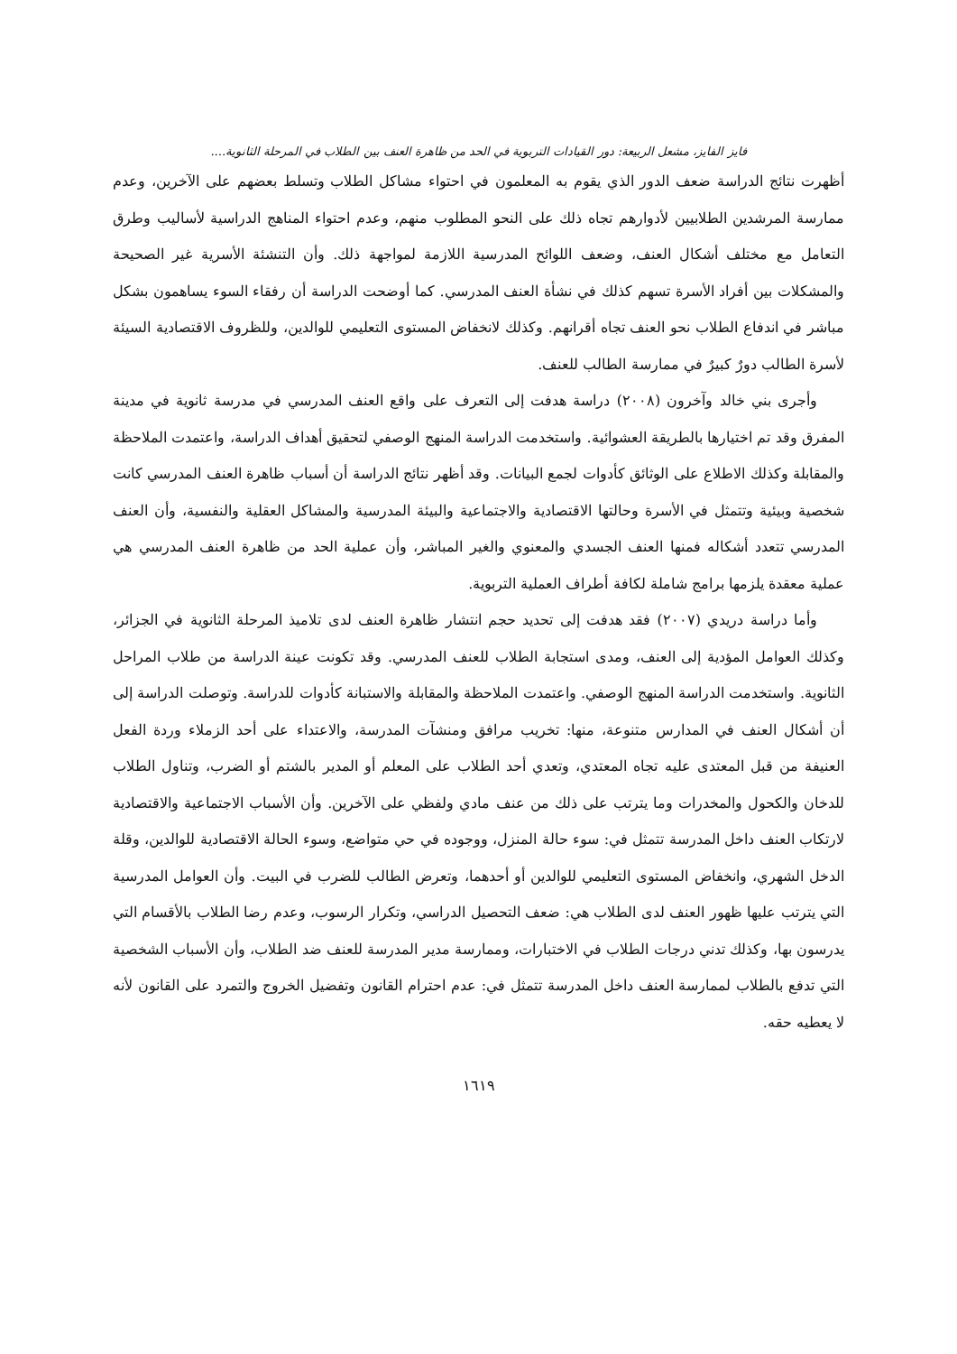فايز الفايز، مشعل الربيعة: دور القيادات التربوية في الحد من ظاهرة العنف بين الطلاب في المرحلة الثانوية....
أظهرت نتائج الدراسة ضعف الدور الذي يقوم به المعلمون في احتواء مشاكل الطلاب وتسلط بعضهم على الآخرين، وعدم ممارسة المرشدين الطلابيين لأدوارهم تجاه ذلك على النحو المطلوب منهم، وعدم احتواء المناهج الدراسية لأساليب وطرق التعامل مع مختلف أشكال العنف، وضعف اللوائح المدرسية اللازمة لمواجهة ذلك. وأن التنشئة الأسرية غير الصحيحة والمشكلات بين أفراد الأسرة تسهم كذلك في نشأة العنف المدرسي. كما أوضحت الدراسة أن رفقاء السوء يساهمون بشكل مباشر في اندفاع الطلاب نحو العنف تجاه أقرانهم. وكذلك لانخفاض المستوى التعليمي للوالدين، وللظروف الاقتصادية السيئة لأسرة الطالب دورٌ كبيرٌ في ممارسة الطالب للعنف.
وأجرى بني خالد وآخرون (٢٠٠٨) دراسة هدفت إلى التعرف على واقع العنف المدرسي في مدرسة ثانوية في مدينة المفرق وقد تم اختيارها بالطريقة العشوائية. واستخدمت الدراسة المنهج الوصفي لتحقيق أهداف الدراسة، واعتمدت الملاحظة والمقابلة وكذلك الاطلاع على الوثائق كأدوات لجمع البيانات. وقد أظهر نتائج الدراسة أن أسباب ظاهرة العنف المدرسي كانت شخصية وبيئية وتتمثل في الأسرة وحالتها الاقتصادية والاجتماعية والبيئة المدرسية والمشاكل العقلية والنفسية، وأن العنف المدرسي تتعدد أشكاله فمنها العنف الجسدي والمعنوي والغير المباشر، وأن عملية الحد من ظاهرة العنف المدرسي هي عملية معقدة يلزمها برامج شاملة لكافة أطراف العملية التربوية.
وأما دراسة دريدي (٢٠٠٧) فقد هدفت إلى تحديد حجم انتشار ظاهرة العنف لدى تلاميذ المرحلة الثانوية في الجزائر، وكذلك العوامل المؤدية إلى العنف، ومدى استجابة الطلاب للعنف المدرسي. وقد تكونت عينة الدراسة من طلاب المراحل الثانوية. واستخدمت الدراسة المنهج الوصفي. واعتمدت الملاحظة والمقابلة والاستبانة كأدوات للدراسة. وتوصلت الدراسة إلى أن أشكال العنف في المدارس متنوعة، منها: تخريب مرافق ومنشآت المدرسة، والاعتداء على أحد الزملاء وردة الفعل العنيفة من قبل المعتدى عليه تجاه المعتدي، وتعدي أحد الطلاب على المعلم أو المدير بالشتم أو الضرب، وتناول الطلاب للدخان والكحول والمخدرات وما يترتب على ذلك من عنف مادي ولفظي على الآخرين. وأن الأسباب الاجتماعية والاقتصادية لارتكاب العنف داخل المدرسة تتمثل في: سوء حالة المنزل، ووجوده في حي متواضع، وسوء الحالة الاقتصادية للوالدين، وقلة الدخل الشهري، وانخفاض المستوى التعليمي للوالدين أو أحدهما، وتعرض الطالب للضرب في البيت. وأن العوامل المدرسية التي يترتب عليها ظهور العنف لدى الطلاب هي: ضعف التحصيل الدراسي، وتكرار الرسوب، وعدم رضا الطلاب بالأقسام التي يدرسون بها، وكذلك تدني درجات الطلاب في الاختبارات، وممارسة مدير المدرسة للعنف ضد الطلاب، وأن الأسباب الشخصية التي تدفع بالطلاب لممارسة العنف داخل المدرسة تتمثل في: عدم احترام القانون وتفضيل الخروج والتمرد على القانون لأنه لا يعطيه حقه.
١٦١٩